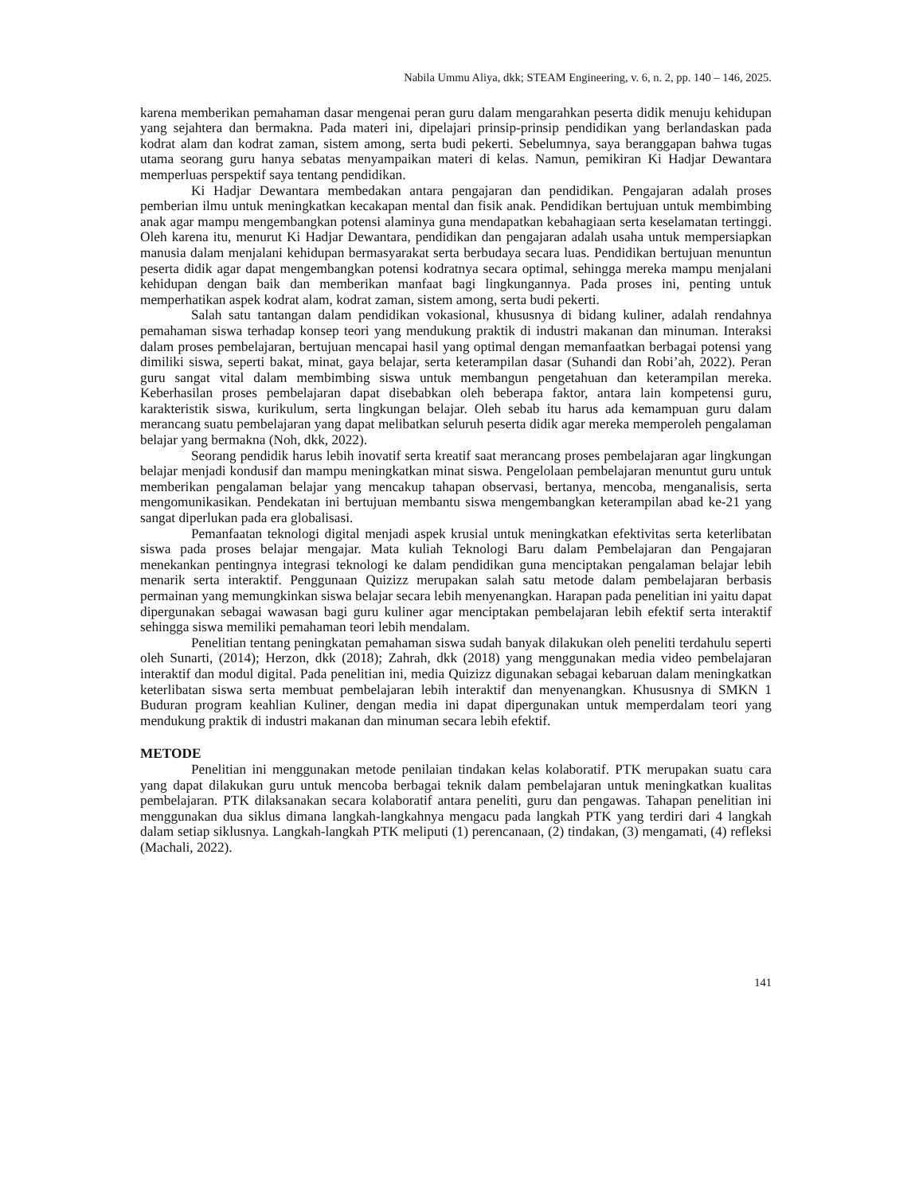Nabila Ummu Aliya, dkk; STEAM Engineering, v. 6, n. 2, pp. 140 – 146, 2025.
karena memberikan pemahaman dasar mengenai peran guru dalam mengarahkan peserta didik menuju kehidupan yang sejahtera dan bermakna. Pada materi ini, dipelajari prinsip-prinsip pendidikan yang berlandaskan pada kodrat alam dan kodrat zaman, sistem among, serta budi pekerti. Sebelumnya, saya beranggapan bahwa tugas utama seorang guru hanya sebatas menyampaikan materi di kelas. Namun, pemikiran Ki Hadjar Dewantara memperluas perspektif saya tentang pendidikan.
Ki Hadjar Dewantara membedakan antara pengajaran dan pendidikan. Pengajaran adalah proses pemberian ilmu untuk meningkatkan kecakapan mental dan fisik anak. Pendidikan bertujuan untuk membimbing anak agar mampu mengembangkan potensi alaminya guna mendapatkan kebahagiaan serta keselamatan tertinggi. Oleh karena itu, menurut Ki Hadjar Dewantara, pendidikan dan pengajaran adalah usaha untuk mempersiapkan manusia dalam menjalani kehidupan bermasyarakat serta berbudaya secara luas. Pendidikan bertujuan menuntun peserta didik agar dapat mengembangkan potensi kodratnya secara optimal, sehingga mereka mampu menjalani kehidupan dengan baik dan memberikan manfaat bagi lingkungannya. Pada proses ini, penting untuk memperhatikan aspek kodrat alam, kodrat zaman, sistem among, serta budi pekerti.
Salah satu tantangan dalam pendidikan vokasional, khususnya di bidang kuliner, adalah rendahnya pemahaman siswa terhadap konsep teori yang mendukung praktik di industri makanan dan minuman. Interaksi dalam proses pembelajaran, bertujuan mencapai hasil yang optimal dengan memanfaatkan berbagai potensi yang dimiliki siswa, seperti bakat, minat, gaya belajar, serta keterampilan dasar (Suhandi dan Robi’ah, 2022). Peran guru sangat vital dalam membimbing siswa untuk membangun pengetahuan dan keterampilan mereka. Keberhasilan proses pembelajaran dapat disebabkan oleh beberapa faktor, antara lain kompetensi guru, karakteristik siswa, kurikulum, serta lingkungan belajar. Oleh sebab itu harus ada kemampuan guru dalam merancang suatu pembelajaran yang dapat melibatkan seluruh peserta didik agar mereka memperoleh pengalaman belajar yang bermakna (Noh, dkk, 2022).
Seorang pendidik harus lebih inovatif serta kreatif saat merancang proses pembelajaran agar lingkungan belajar menjadi kondusif dan mampu meningkatkan minat siswa. Pengelolaan pembelajaran menuntut guru untuk memberikan pengalaman belajar yang mencakup tahapan observasi, bertanya, mencoba, menganalisis, serta mengomunikasikan. Pendekatan ini bertujuan membantu siswa mengembangkan keterampilan abad ke-21 yang sangat diperlukan pada era globalisasi.
Pemanfaatan teknologi digital menjadi aspek krusial untuk meningkatkan efektivitas serta keterlibatan siswa pada proses belajar mengajar. Mata kuliah Teknologi Baru dalam Pembelajaran dan Pengajaran menekankan pentingnya integrasi teknologi ke dalam pendidikan guna menciptakan pengalaman belajar lebih menarik serta interaktif. Penggunaan Quizizz merupakan salah satu metode dalam pembelajaran berbasis permainan yang memungkinkan siswa belajar secara lebih menyenangkan. Harapan pada penelitian ini yaitu dapat dipergunakan sebagai wawasan bagi guru kuliner agar menciptakan pembelajaran lebih efektif serta interaktif sehingga siswa memiliki pemahaman teori lebih mendalam.
Penelitian tentang peningkatan pemahaman siswa sudah banyak dilakukan oleh peneliti terdahulu seperti oleh Sunarti, (2014); Herzon, dkk (2018); Zahrah, dkk (2018) yang menggunakan media video pembelajaran interaktif dan modul digital. Pada penelitian ini, media Quizizz digunakan sebagai kebaruan dalam meningkatkan keterlibatan siswa serta membuat pembelajaran lebih interaktif dan menyenangkan. Khususnya di SMKN 1 Buduran program keahlian Kuliner, dengan media ini dapat dipergunakan untuk memperdalam teori yang mendukung praktik di industri makanan dan minuman secara lebih efektif.
METODE
Penelitian ini menggunakan metode penilaian tindakan kelas kolaboratif. PTK merupakan suatu cara yang dapat dilakukan guru untuk mencoba berbagai teknik dalam pembelajaran untuk meningkatkan kualitas pembelajaran. PTK dilaksanakan secara kolaboratif antara peneliti, guru dan pengawas. Tahapan penelitian ini menggunakan dua siklus dimana langkah-langkahnya mengacu pada langkah PTK yang terdiri dari 4 langkah dalam setiap siklusnya. Langkah-langkah PTK meliputi (1) perencanaan, (2) tindakan, (3) mengamati, (4) refleksi (Machali, 2022).
141